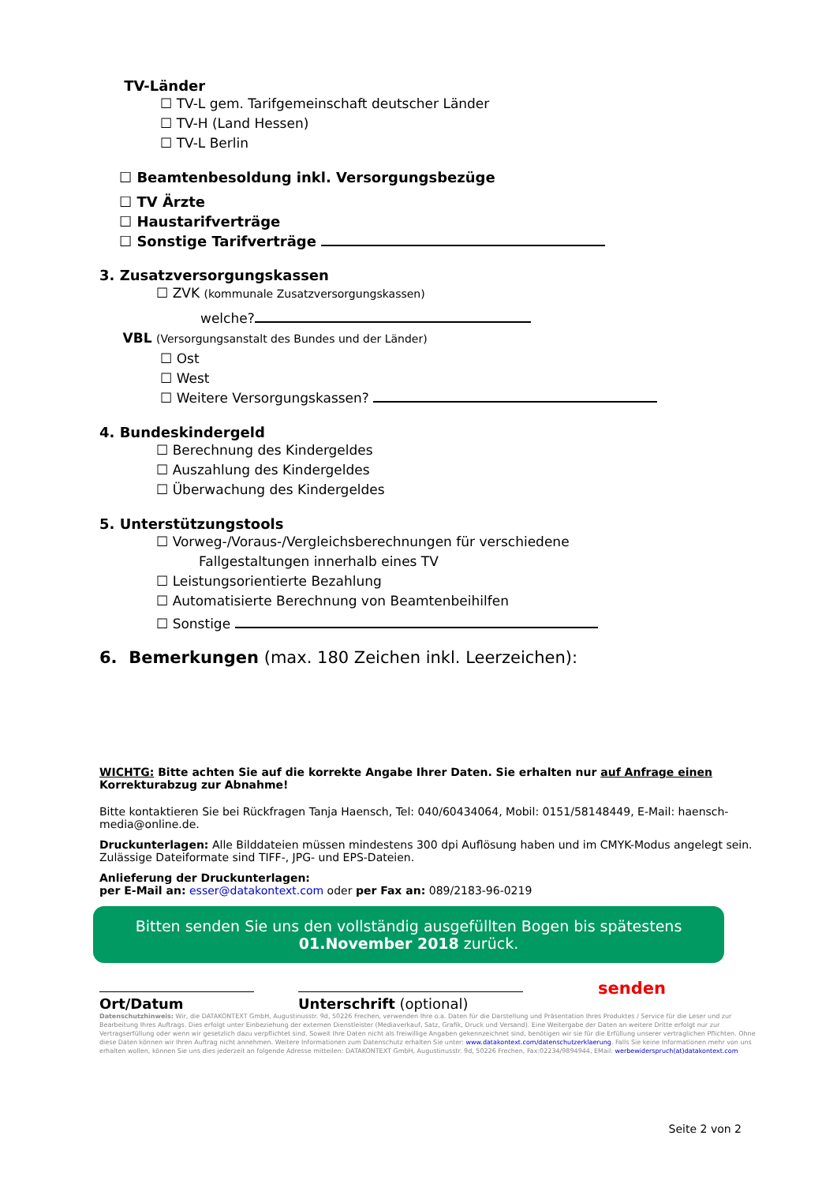TV-Länder
☐ TV-L gem. Tarifgemeinschaft deutscher Länder
☐ TV-H (Land Hessen)
☐ TV-L Berlin
☐ Beamtenbesoldung inkl. Versorgungsbezüge
☐ TV Ärzte
☐ Haustarifverträge
☐ Sonstige Tarifverträge
3. Zusatzversorgungskassen
☐ ZVK (kommunale Zusatzversorgungskassen)
welche?
VBL (Versorgungsanstalt des Bundes und der Länder)
☐ Ost
☐ West
☐ Weitere Versorgungskassen?
4. Bundeskindergeld
☐ Berechnung des Kindergeldes
☐ Auszahlung des Kindergeldes
☐ Überwachung des Kindergeldes
5. Unterstützungstools
☐ Vorweg-/Voraus-/Vergleichsberechnungen für verschiedene
Fallgestaltungen innerhalb eines TV
☐ Leistungsorientierte Bezahlung
☐ Automatisierte Berechnung von Beamtenbeihilfen
☐ Sonstige
6. Bemerkungen (max. 180 Zeichen inkl. Leerzeichen):
WICHTG: Bitte achten Sie auf die korrekte Angabe Ihrer Daten. Sie erhalten nur auf Anfrage einen Korrekturabzug zur Abnahme!
Bitte kontaktieren Sie bei Rückfragen Tanja Haensch, Tel: 040/60434064, Mobil: 0151/58148449, E-Mail: haensch-media@online.de.
Druckunterlagen: Alle Bilddateien müssen mindestens 300 dpi Auflösung haben und im CMYK-Modus angelegt sein. Zulässige Dateiformate sind TIFF-, JPG- und EPS-Dateien.
Anlieferung der Druckunterlagen:
per E-Mail an: esser@datakontext.com oder per Fax an: 089/2183-96-0219
Bitten senden Sie uns den vollständig ausgefüllten Bogen bis spätestens
01.November 2018 zurück.
Ort/Datum
Unterschrift (optional)
senden
Datenschutzhinweis: Wir, die DATAKONTEXT GmbH, Augustinusstr. 9d, 50226 Frechen, verwenden Ihre o.a. Daten für die Darstellung und Präsentation Ihres Produktes / Service für die Leser und zur Bearbeitung Ihres Auftrags. Dies erfolgt unter Einbeziehung der externen Dienstleister (Mediaverkauf, Satz, Grafik, Druck und Versand). Eine Weitergabe der Daten an weitere Dritte erfolgt nur zur Vertragserfüllung oder wenn wir gesetzlich dazu verpflichtet sind. Soweit Ihre Daten nicht als freiwillige Angaben gekennzeichnet sind, benötigen wir sie für die Erfüllung unserer vertraglichen Pflichten. Ohne diese Daten können wir Ihren Auftrag nicht annehmen. Weitere Informationen zum Datenschutz erhalten Sie unter: www.datakontext.com/datenschutzerklaerung. Falls Sie keine Informationen mehr von uns erhalten wollen, können Sie uns dies jederzeit an folgende Adresse mitteilen: DATAKONTEXT GmbH, Augustinusstr. 9d, 50226 Frechen, Fax:02234/9894944, EMail: werbewiderspruch(at)datakontext.com
Seite 2 von 2